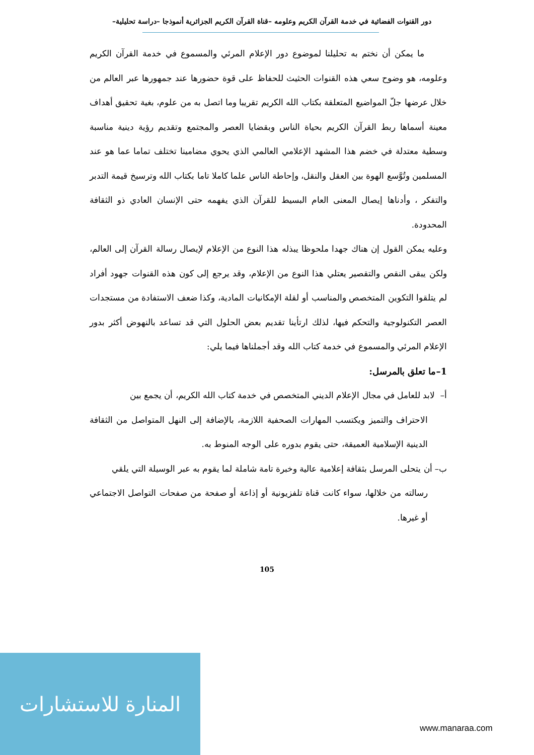دور القنوات الفضائية في خدمة القرآن الكريم وعلومه –قناة القرآن الكريم الجزائرية أنموذجا –دراسة تحليلية–
ما يمكن أن نختم به تحليلنا لموضوع دور الإعلام المرئي والمسموع في خدمة القرآن الكريم وعلومه، هو وضوح سعي هذه القنوات الحثيث للحفاظ على قوة حضورها عند جمهورها عبر العالم من خلال عرضها جلّ المواضيع المتعلقة بكتاب الله الكريم تقريبا وما اتصل به من علوم، بغية تحقيق أهداف معينة أسماها ربط القرآن الكريم بحياة الناس وبقضايا العصر والمجتمع وتقديم رؤية دينية مناسبة وسطية معتدلة في خضم هذا المشهد الإعلامي العالمي الذي يحوي مضامينا تختلف تماما عما هو عند المسلمين وتُوَّسع الهوة بين العقل والنقل، وإحاطة الناس علما كاملا تاما بكتاب الله وترسيخ قيمة التدبر والتفكر ، وأدناها إيصال المعنى العام البسيط للقرآن الذي يفهمه حتى الإنسان العادي ذو الثقافة المحدودة.
وعليه يمكن القول إن هناك جهدا ملحوظا يبذله هذا النوع من الإعلام لإيصال رسالة القرآن إلى العالم، ولكن يبقى النقص والتقصير يعتلي هذا النوع من الإعلام، وقد يرجع إلى كون هذه القنوات جهود أفراد لم يتلقوا التكوين المتخصص والمناسب أو لقلة الإمكانيات المادية، وكذا ضعف الاستفادة من مستجدات العصر التكنولوجية والتحكم فيها، لذلك ارتأينا تقديم بعض الحلول التي قد تساعد بالنهوض أكثر بدور الإعلام المرئي والمسموع في خدمة كتاب الله وقد أجملناها فيما يلي:
1–ما تعلق بالمرسل:
أ– لابد للعامل في مجال الإعلام الديني المتخصص في خدمة كتاب الله الكريم، أن يجمع بين
الاحتراف والتميز ويكتسب المهارات الصحفية اللازمة، بالإضافة إلى النهل المتواصل من الثقافة الدينية الإسلامية العميقة، حتى يقوم بدوره على الوجه المنوط به.
ب– أن يتحلى المرسل بثقافة إعلامية عالية وخبرة تامة شاملة لما يقوم به عبر الوسيلة التي يلقي
رسالته من خلالها، سواء كانت قناة تلفزيونية أو إذاعة أو صفحة من صفحات التواصل الاجتماعي أو غيرها.
105
المنارة للاستشارات
www.manaraa.com